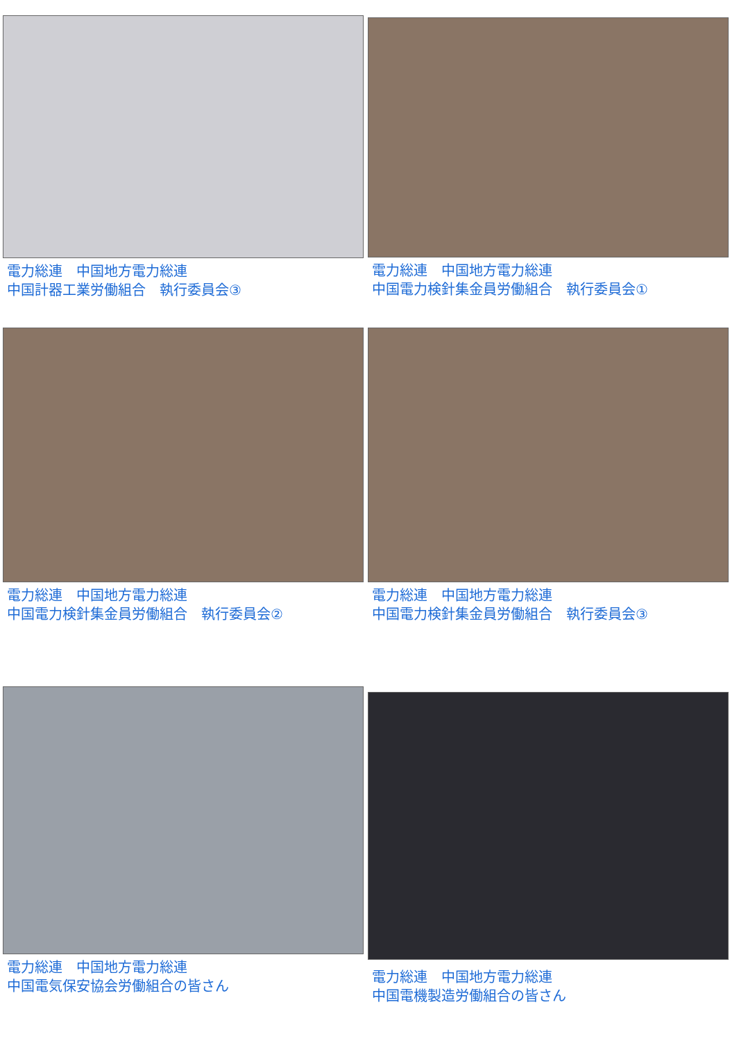電力総連　中国地方電力総連
中国計器工業労働組合　執行委員会③
電力総連　中国地方電力総連
中国電力検針集金員労働組合　執行委員会①
電力総連　中国地方電力総連
中国電力検針集金員労働組合　執行委員会②
電力総連　中国地方電力総連
中国電力検針集金員労働組合　執行委員会③
電力総連　中国地方電力総連
中国電気保安協会労働組合の皆さん
電力総連　中国地方電力総連
中国電機製造労働組合の皆さん